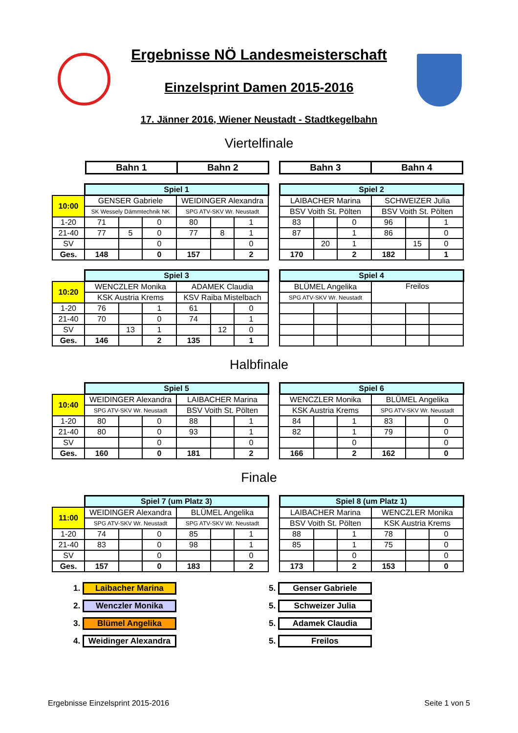Ergebnisse NÖ Landesmeisterschaft
Einzelsprint Damen 2015-2016
17. Jänner 2016, Wiener Neustadt - Stadtkegelbahn
Viertelfinale
| Bahn 1 | Bahn 2 |
| Bahn 3 | Bahn 4 |
| | Spiel 1 | | | | | |
| 10:00 | GENSER Gabriele | | | WEIDINGER Alexandra | | |
| | SK Wessely Dämmtechnik NK | | | SPG ATV-SKV Wr. Neustadt | | |
| 1-20 | 71 | | 0 | 80 | | 1 |
| 21-40 | 77 | 5 | 0 | 77 | 8 | 1 |
| SV | | | 0 | | | 0 |
| Ges. | 148 | | 0 | 157 | | 2 |
| Spiel 2 | | | | | |
| LAIBACHER Marina | | | SCHWEIZER Julia | | |
| BSV Voith St. Pölten | | | BSV Voith St. Pölten | | |
| 83 | | 0 | 96 | | 1 |
| 87 | | 1 | 86 | | 0 |
| | 20 | 1 | | 15 | 0 |
| 170 | | 2 | 182 | | 1 |
| | Spiel 3 | | | | | |
| 10:20 | WENCZLER Monika | | | ADAMEK Claudia | | |
| | KSK Austria Krems | | | KSV Raiba Mistelbach | | |
| 1-20 | 76 | | 1 | 61 | | 0 |
| 21-40 | 70 | | 0 | 74 | | 1 |
| SV | | 13 | 1 | | 12 | 0 |
| Ges. | 146 | | 2 | 135 | | 1 |
| Spiel 4 | | | | | |
| BLÜMEL Angelika | | | Freilos | | |
| SPG ATV-SKV Wr. Neustadt | | | | | |
Halbfinale
| | Spiel 5 | | | | | |
| 10:40 | WEIDINGER Alexandra | | | LAIBACHER Marina | | |
| | SPG ATV-SKV Wr. Neustadt | | | BSV Voith St. Pölten | | |
| 1-20 | 80 | | 0 | 88 | | 1 |
| 21-40 | 80 | | 0 | 93 | | 1 |
| SV | | | 0 | | | 0 |
| Ges. | 160 | | 0 | 181 | | 2 |
| Spiel 6 | | | | | |
| WENCZLER Monika | | | BLÜMEL Angelika | | |
| KSK Austria Krems | | | SPG ATV-SKV Wr. Neustadt | | |
| 84 | | 1 | 83 | | 0 |
| 82 | | 1 | 79 | | 0 |
| | | 0 | | | 0 |
| 166 | | 2 | 162 | | 0 |
Finale
| | Spiel 7 (um Platz 3) | | | | | |
| 11:00 | WEIDINGER Alexandra | | | BLÜMEL Angelika | | |
| | SPG ATV-SKV Wr. Neustadt | | | SPG ATV-SKV Wr. Neustadt | | |
| 1-20 | 74 | | 0 | 85 | | 1 |
| 21-40 | 83 | | 0 | 98 | | 1 |
| SV | | | 0 | | | 0 |
| Ges. | 157 | | 0 | 183 | | 2 |
| Spiel 8 (um Platz 1) | | | | | |
| LAIBACHER Marina | | | WENCZLER Monika | | |
| BSV Voith St. Pölten | | | KSK Austria Krems | | |
| 88 | | 1 | 78 | | 0 |
| 85 | | 1 | 75 | | 0 |
| | | 0 | | | 0 |
| 173 | | 2 | 153 | | 0 |
1. Laibacher Marina
2. Wenczler Monika
3. Blümel Angelika
4. Weidinger Alexandra
5. Genser Gabriele
5. Schweizer Julia
5. Adamek Claudia
5. Freilos
Ergebnisse Einzelsprint 2015-2016 Seite 1 von 5